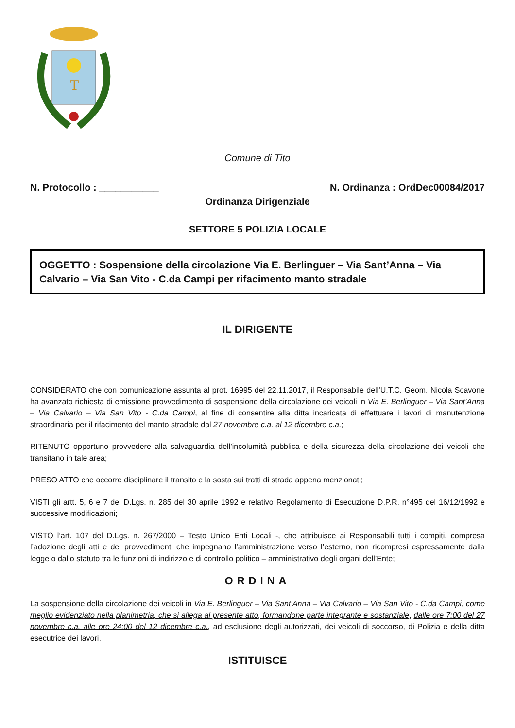T
Comune di Tito
N. Protocollo : ___________ N. Ordinanza : OrdDec00084/2017
Ordinanza Dirigenziale
SETTORE 5 POLIZIA LOCALE
OGGETTO : Sospensione della circolazione Via E. Berlinguer – Via Sant’Anna – Via Calvario – Via San Vito - C.da Campi per rifacimento manto stradale
IL DIRIGENTE
CONSIDERATO che con comunicazione assunta al prot. 16995 del 22.11.2017, il Responsabile dell’U.T.C. Geom. Nicola Scavone ha avanzato richiesta di emissione provvedimento di sospensione della circolazione dei veicoli in Via E. Berlinguer – Via Sant’Anna – Via Calvario – Via San Vito - C.da Campi, al fine di consentire alla ditta incaricata di effettuare i lavori di manutenzione straordinaria per il rifacimento del manto stradale dal 27 novembre c.a. al 12 dicembre c.a.;
RITENUTO opportuno provvedere alla salvaguardia dell’incolumità pubblica e della sicurezza della circolazione dei veicoli che transitano in tale area;
PRESO ATTO che occorre disciplinare il transito e la sosta sui tratti di strada appena menzionati;
VISTI gli artt. 5, 6 e 7 del D.Lgs. n. 285 del 30 aprile 1992 e relativo Regolamento di Esecuzione D.P.R. n°495 del 16/12/1992 e successive modificazioni;
VISTO l’art. 107 del D.Lgs. n. 267/2000 – Testo Unico Enti Locali -, che attribuisce ai Responsabili tutti i compiti, compresa l’adozione degli atti e dei provvedimenti che impegnano l’amministrazione verso l’esterno, non ricompresi espressamente dalla legge o dallo statuto tra le funzioni di indirizzo e di controllo politico – amministrativo degli organi dell’Ente;
ORDINA
La sospensione della circolazione dei veicoli in Via E. Berlinguer – Via Sant’Anna – Via Calvario – Via San Vito - C.da Campi, come meglio evidenziato nella planimetria, che si allega al presente atto, formandone parte integrante e sostanziale, dalle ore 7:00 del 27 novembre c.a. alle ore 24:00 del 12 dicembre c.a., ad esclusione degli autorizzati, dei veicoli di soccorso, di Polizia e della ditta esecutrice dei lavori.
ISTITUISCE